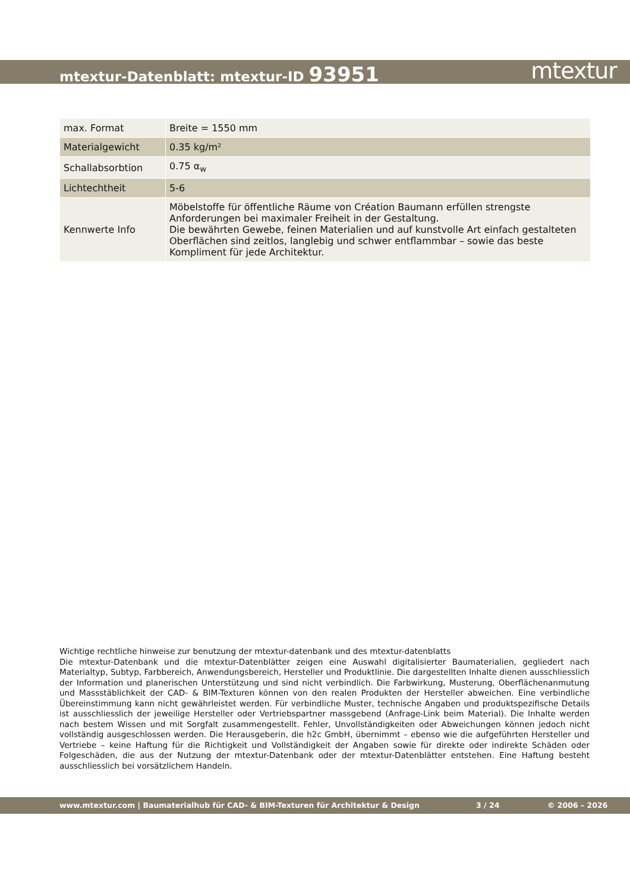mtextur-Datenblatt: mtextur-ID 93951 mtextur
| max. Format | Breite = 1550 mm |
| Materialgewicht | 0.35 kg/m² |
| Schallabsorbtion | 0.75 α<sub>w</sub> |
| Lichtechtheit | 5-6 |
| Kennwerte Info | Möbelstoffe für öffentliche Räume von Création Baumann erfüllen strengste Anforderungen bei maximaler Freiheit in der Gestaltung. Die bewährten Gewebe, feinen Materialien und auf kunstvolle Art einfach gestalteten Oberflächen sind zeitlos, langlebig und schwer entflammbar – sowie das beste Kompliment für jede Architektur. |
Wichtige rechtliche hinweise zur benutzung der mtextur-datenbank und des mtextur-datenblatts
Die mtextur-Datenbank und die mtextur-Datenblätter zeigen eine Auswahl digitalisierter Baumaterialien, gegliedert nach Materialtyp, Subtyp, Farbbereich, Anwendungsbereich, Hersteller und Produktlinie. Die dargestellten Inhalte dienen ausschliesslich der Information und planerischen Unterstützung und sind nicht verbindlich. Die Farbwirkung, Musterung, Oberflächenanmutung und Massstäblichkeit der CAD- & BIM-Texturen können von den realen Produkten der Hersteller abweichen. Eine verbindliche Übereinstimmung kann nicht gewährleistet werden. Für verbindliche Muster, technische Angaben und produktspezifische Details ist ausschliesslich der jeweilige Hersteller oder Vertriebspartner massgebend (Anfrage-Link beim Material). Die Inhalte werden nach bestem Wissen und mit Sorgfalt zusammengestellt. Fehler, Unvollständigkeiten oder Abweichungen können jedoch nicht vollständig ausgeschlossen werden. Die Herausgeberin, die h2c GmbH, übernimmt – ebenso wie die aufgeführten Hersteller und Vertriebe – keine Haftung für die Richtigkeit und Vollständigkeit der Angaben sowie für direkte oder indirekte Schäden oder Folgeschäden, die aus der Nutzung der mtextur-Datenbank oder der mtextur-Datenblätter entstehen. Eine Haftung besteht ausschliesslich bei vorsätzlichem Handeln.
www.mtextur.com | Baumaterialhub für CAD- & BIM-Texturen für Architektur & Design 3 / 24 © 2006 – 2026